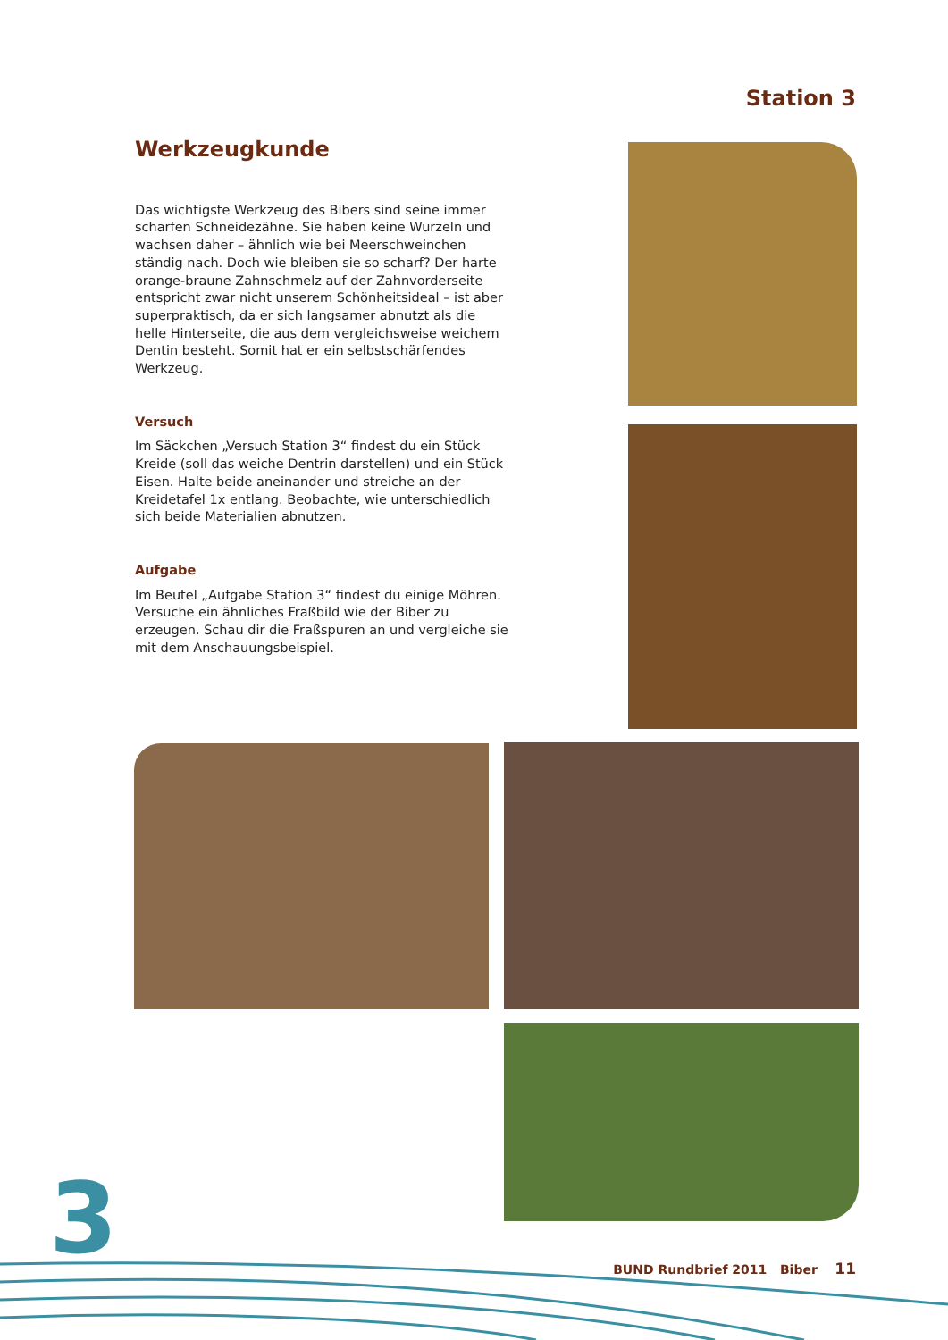Station 3
Werkzeugkunde
Das wichtigste Werkzeug des Bibers sind seine immer scharfen Schneidezähne. Sie haben keine Wurzeln und wachsen daher – ähnlich wie bei Meerschweinchen ständig nach. Doch wie bleiben sie so scharf? Der harte orange-braune Zahnschmelz auf der Zahnvorderseite entspricht zwar nicht unserem Schönheitsideal – ist aber superpraktisch, da er sich langsamer abnutzt als die helle Hinterseite, die aus dem vergleichsweise weichem Dentin besteht. Somit hat er ein selbstschärfendes Werkzeug.
Versuch
Im Säckchen „Versuch Station 3“ findest du ein Stück Kreide (soll das weiche Dentrin darstellen) und ein Stück Eisen. Halte beide aneinander und streiche an der Kreidetafel 1x entlang. Beobachte, wie unterschiedlich sich beide Materialien abnutzen.
Aufgabe
Im Beutel „Aufgabe Station 3“ findest du einige Möhren. Versuche ein ähnliches Fraßbild wie der Biber zu erzeugen. Schau dir die Fraßspuren an und vergleiche sie mit dem Anschauungsbeispiel.
3
BUND Rundbrief 2011 Biber 11